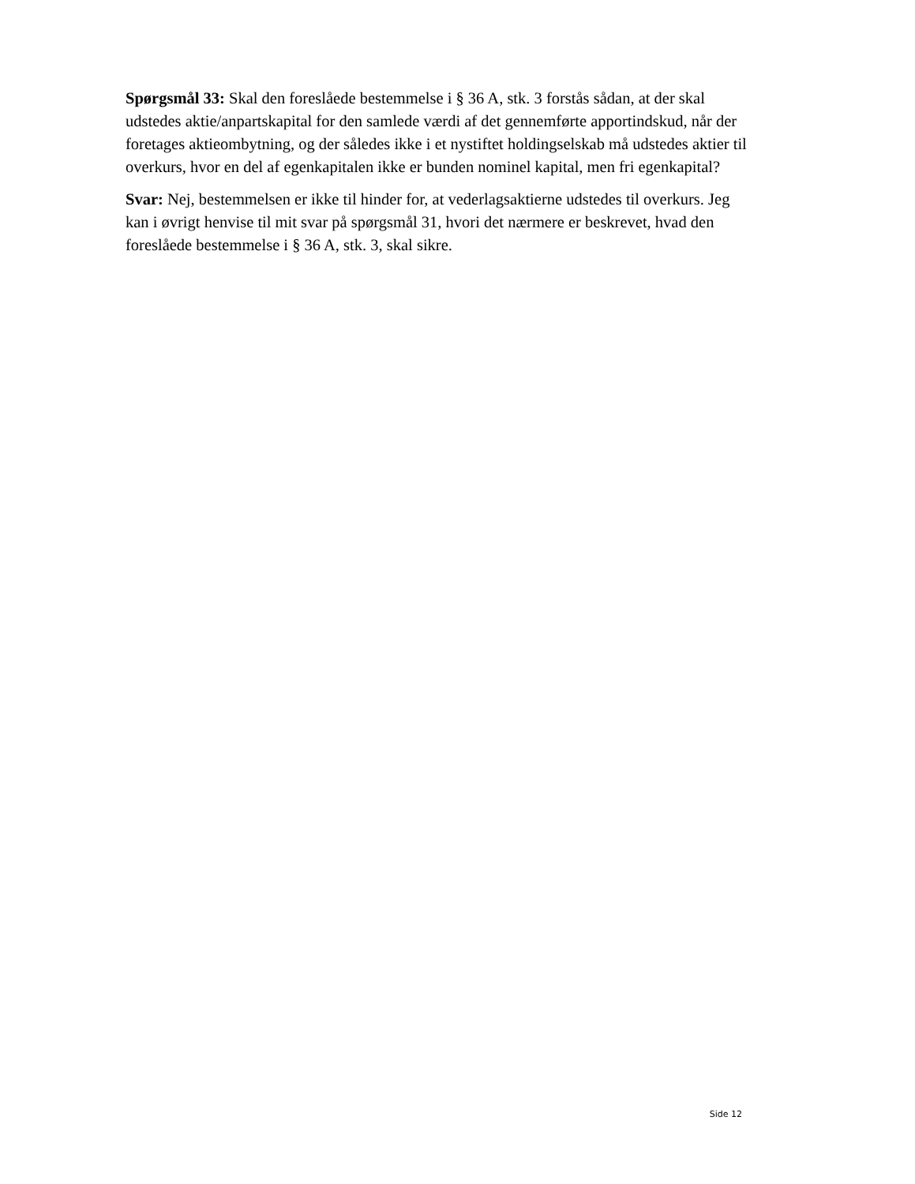Spørgsmål 33: Skal den foreslåede bestemmelse i § 36 A, stk. 3 forstås sådan, at der skal udstedes aktie/anpartskapital for den samlede værdi af det gennemførte apportindskud, når der foretages aktieombytning, og der således ikke i et nystiftet holdingselskab må udstedes aktier til overkurs, hvor en del af egenkapitalen ikke er bunden nominel kapital, men fri egenkapital?
Svar: Nej, bestemmelsen er ikke til hinder for, at vederlagsaktierne udstedes til overkurs. Jeg kan i øvrigt henvise til mit svar på spørgsmål 31, hvori det nærmere er beskrevet, hvad den foreslåede bestemmelse i § 36 A, stk. 3, skal sikre.
Side 12